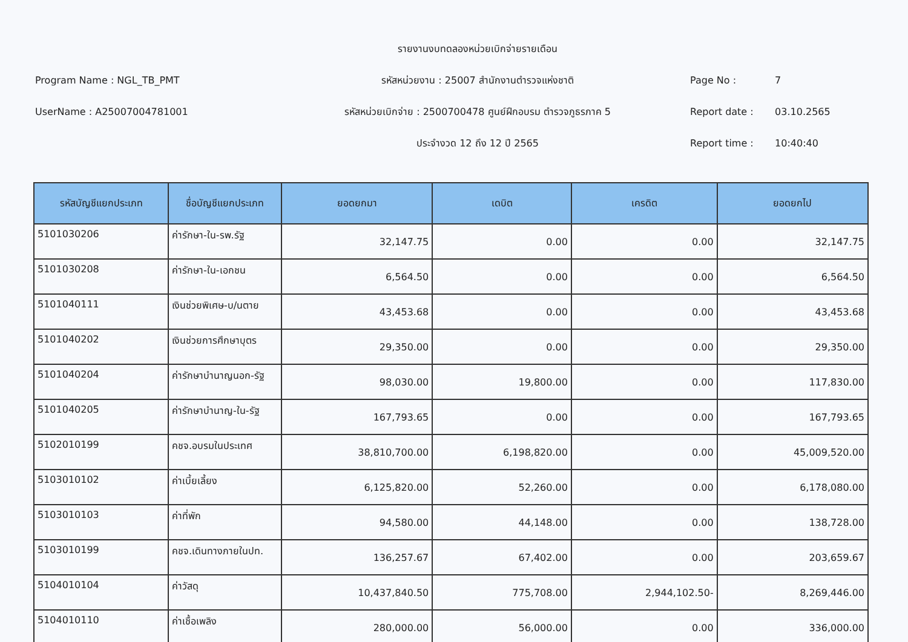Program Name : NGL_TB_PMT
UserName : A25007004781001
รายงานงบทดลองหน่วยเบิกจ่ายรายเดือน
รหัสหน่วยงาน : 25007 สำนักงานตำรวจแห่งชาติ
รหัสหน่วยเบิกจ่าย : 2500700478 ศูนย์ฝึกอบรม ตำรวจภูธรภาค 5
ประจำงวด 12 ถึง 12 ปี 2565
Page No : 7
Report date : 03.10.2565
Report time : 10:40:40
| รหัสบัญชีแยกประเภท | ชื่อบัญชีแยกประเภท | ยอดยกมา | เดบิต | เครดิต | ยอดยกไป |
| --- | --- | --- | --- | --- | --- |
| 5101030206 | ค่ารักษา-ใน-รพ.รัฐ | 32,147.75 | 0.00 | 0.00 | 32,147.75 |
| 5101030208 | ค่ารักษา-ใน-เอกชน | 6,564.50 | 0.00 | 0.00 | 6,564.50 |
| 5101040111 | เงินช่วยพิเศษ-บ/นตาย | 43,453.68 | 0.00 | 0.00 | 43,453.68 |
| 5101040202 | เงินช่วยการศึกษาบุตร | 29,350.00 | 0.00 | 0.00 | 29,350.00 |
| 5101040204 | ค่ารักษาบำนาญนอก-รัฐ | 98,030.00 | 19,800.00 | 0.00 | 117,830.00 |
| 5101040205 | ค่ารักษาบำนาญ-ใน-รัฐ | 167,793.65 | 0.00 | 0.00 | 167,793.65 |
| 5102010199 | คชจ.อบรมในประเทศ | 38,810,700.00 | 6,198,820.00 | 0.00 | 45,009,520.00 |
| 5103010102 | ค่าเบี้ยเลี้ยง | 6,125,820.00 | 52,260.00 | 0.00 | 6,178,080.00 |
| 5103010103 | ค่าที่พัก | 94,580.00 | 44,148.00 | 0.00 | 138,728.00 |
| 5103010199 | คชจ.เดินทางภายในปท. | 136,257.67 | 67,402.00 | 0.00 | 203,659.67 |
| 5104010104 | ค่าวัสดุ | 10,437,840.50 | 775,708.00 | 2,944,102.50- | 8,269,446.00 |
| 5104010110 | ค่าเชื้อเพลิง | 280,000.00 | 56,000.00 | 0.00 | 336,000.00 |